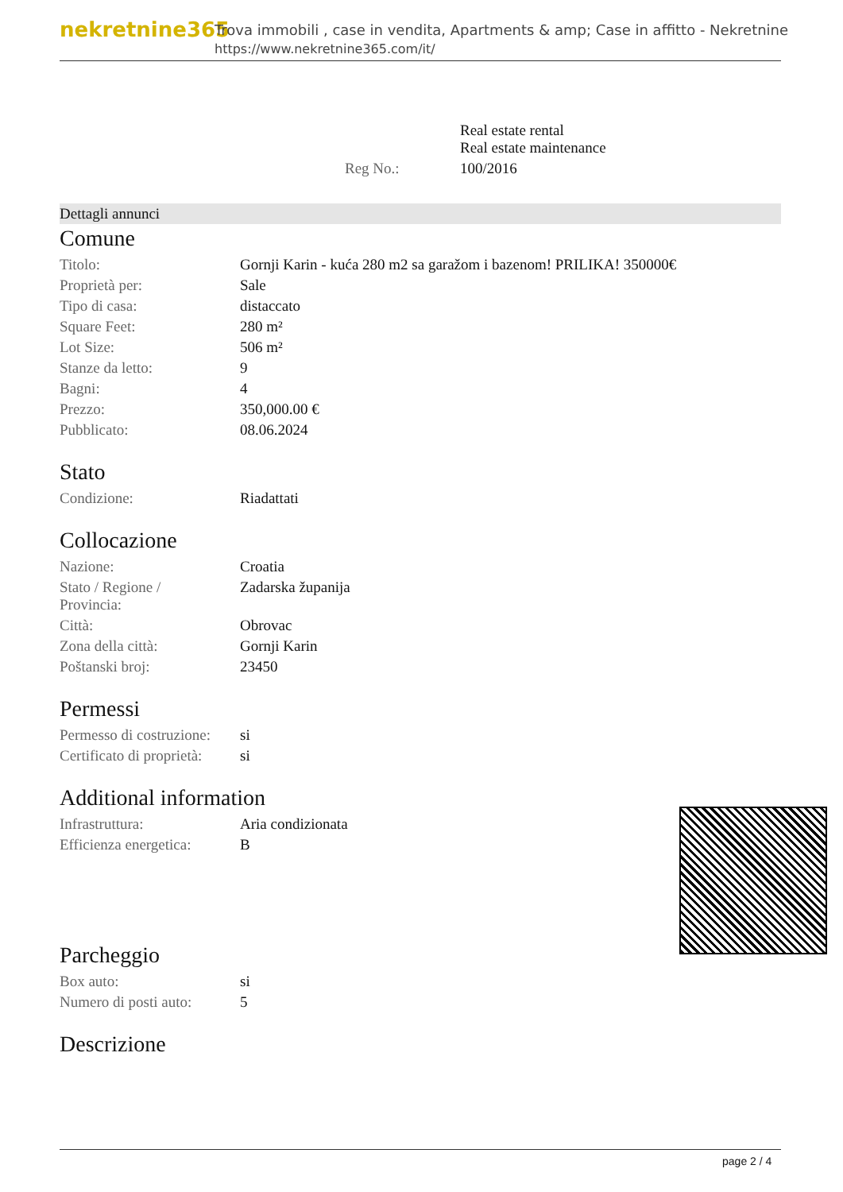nekretnine365
Trova immobili , case in vendita, Apartments & amp; Case in affitto - Nekretnine
https://www.nekretnine365.com/it/
| | | Real estate rental Real estate maintenance |
| | Reg No.: | 100/2016 |
Dettagli annunci
Comune
| Titolo: | Gornji Karin - kuća 280 m2 sa garažom i bazenom! PRILIKA! 350000€ |
| Proprietà per: | Sale |
| Tipo di casa: | distaccato |
| Square Feet: | 280 m² |
| Lot Size: | 506 m² |
| Stanze da letto: | 9 |
| Bagni: | 4 |
| Prezzo: | 350,000.00 € |
| Pubblicato: | 08.06.2024 |
Stato
| Condizione: | Riadattati |
Collocazione
| Nazione: | Croatia |
| Stato / Regione / Provincia: | Zadarska županija |
| Città: | Obrovac |
| Zona della città: | Gornji Karin |
| Poštanski broj: | 23450 |
Permessi
| Permesso di costruzione: | si |
| Certificato di proprietà: | si |
Additional information
| Infrastruttura: | Aria condizionata |
| Efficienza energetica: | B |
Parcheggio
| Box auto: | si |
| Numero di posti auto: | 5 |
Descrizione
page 2 / 4